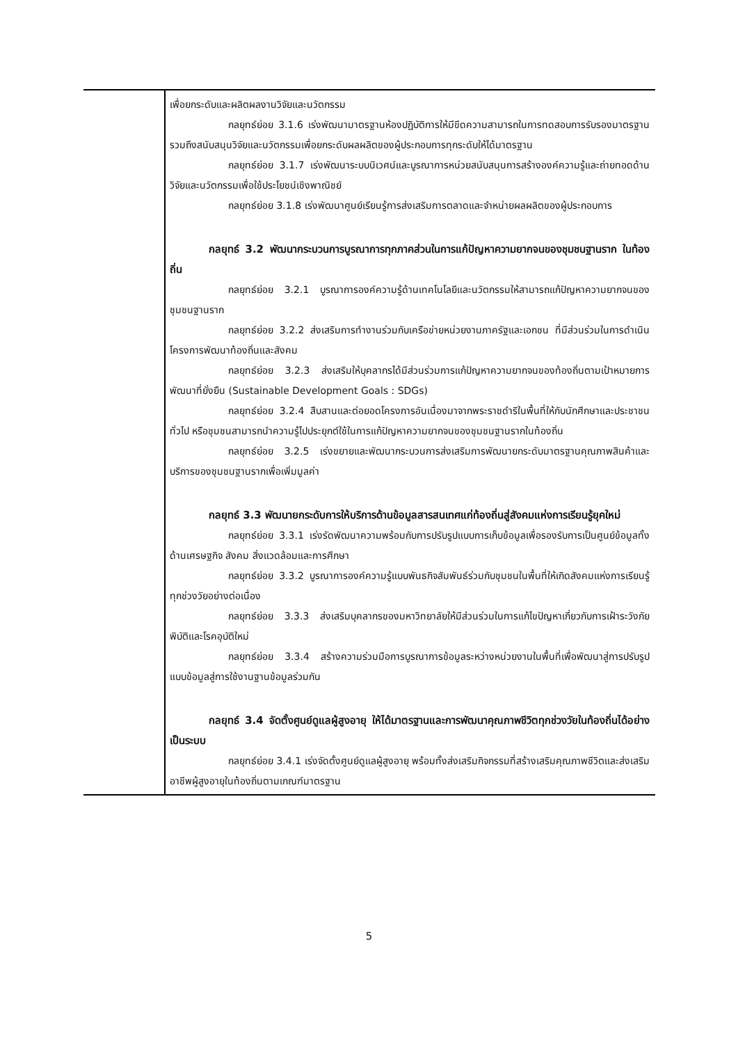| | เพื่อยกระดับและผลิตผลงานวิจัยและนวัตกรรม กลยุทธ์ย่อย 3.1.6 เร่งพัฒนามาตรฐานห้องปฏิบัติการให้มีขีดความสามารถในการทดสอบการรับรองมาตรฐานรวมถึงสนับสนุนวิจัยและนวัตกรรมเพื่อยกระดับผลผลิตของผู้ประกอบการทุกระดับให้ได้มาตรฐาน กลยุทธ์ย่อย 3.1.7 เร่งพัฒนาระบบนิเวศน์และบูรณาการหน่วยสนับสนุนการสร้างองค์ความรู้และถ่ายทอดด้านวิจัยและนวัตกรรมเพื่อใช้ประโยชน์เชิงพาณิชย์ กลยุทธ์ย่อย 3.1.8 เร่งพัฒนาศูนย์เรียนรู้การส่งเสริมการตลาดและจำหน่ายผลผลิตของผู้ประกอบการ กลยุทธ์ 3.2 พัฒนากระบวนการบูรณาการทุกภาคส่วนในการแก้ปัญหาความยากจนของชุมชนฐานราก ในท้องถิ่น กลยุทธ์ย่อย 3.2.1 บูรณาการองค์ความรู้ด้านเทคโนโลยีและนวัตกรรมให้สามารถแก้ปัญหาความยากจนของชุมชนฐานราก กลยุทธ์ย่อย 3.2.2 ส่งเสริมการทำงานร่วมกับเครือข่ายหน่วยงานภาครัฐและเอกชน ที่มีส่วนร่วมในการดำเนินโครงการพัฒนาท้องถิ่นและสังคม กลยุทธ์ย่อย 3.2.3 ส่งเสริมให้บุคลากรได้มีส่วนร่วมการแก้ปัญหาความยากจนของท้องถิ่นตามเป้าหมายการพัฒนาที่ยั่งยืน (Sustainable Development Goals : SDGs) กลยุทธ์ย่อย 3.2.4 สืบสานและต่อยอดโครงการอันเนื่องมาจากพระราชดำริในพื้นที่ให้กับนักศึกษาและประชาชนทั่วไป หรือชุมชนสามารถนำความรู้ไปประยุกต์ใช้ในการแก้ปัญหาความยากจนของชุมชนฐานรากในท้องถิ่น กลยุทธ์ย่อย 3.2.5 เร่งขยายและพัฒนากระบวนการส่งเสริมการพัฒนายกระดับมาตรฐานคุณภาพสินค้าและบริการของชุมชนฐานรากเพื่อเพิ่มมูลค่า กลยุทธ์ 3.3 พัฒนายกระดับการให้บริการด้านข้อมูลสารสนเทศแก่ท้องถิ่นสู่สังคมแห่งการเรียนรู้ยุคใหม่ กลยุทธ์ย่อย 3.3.1 เร่งรัดพัฒนาความพร้อมกับการปรับรูปแบบการเก็บข้อมูลเพื่อรองรับการเป็นศูนย์ข้อมูลทั้งด้านเศรษฐกิจ สังคม สิ่งแวดล้อมและการศึกษา กลยุทธ์ย่อย 3.3.2 บูรณาการองค์ความรู้แบบพันธกิจสัมพันธ์ร่วมกับชุมชนในพื้นที่ให้เกิดสังคมแห่งการเรียนรู้ทุกช่วงวัยอย่างต่อเนื่อง กลยุทธ์ย่อย 3.3.3 ส่งเสริมบุคลากรของมหาวิทยาลัยให้มีส่วนร่วมในการแก้ไขปัญหาเกี่ยวกับการเฝ้าระวังภัยพิบัติและโรคอุบัติใหม่ กลยุทธ์ย่อย 3.3.4 สร้างความร่วมมือการบูรณาการข้อมูลระหว่างหน่วยงานในพื้นที่เพื่อพัฒนาสู่การปรับรูปแบบข้อมูลสู่การใช้งานฐานข้อมูลร่วมกัน กลยุทธ์ 3.4 จัดตั้งศูนย์ดูแลผู้สูงอายุ ให้ได้มาตรฐานและการพัฒนาคุณภาพชีวิตทุกช่วงวัยในท้องถิ่นได้อย่างเป็นระบบ กลยุทธ์ย่อย 3.4.1 เร่งจัดตั้งศูนย์ดูแลผู้สูงอายุ พร้อมทั้งส่งเสริมกิจกรรมที่สร้างเสริมคุณภาพชีวิตและส่งเสริมอาชีพผู้สูงอายุในท้องถิ่นตามเกณฑ์มาตรฐาน |
5